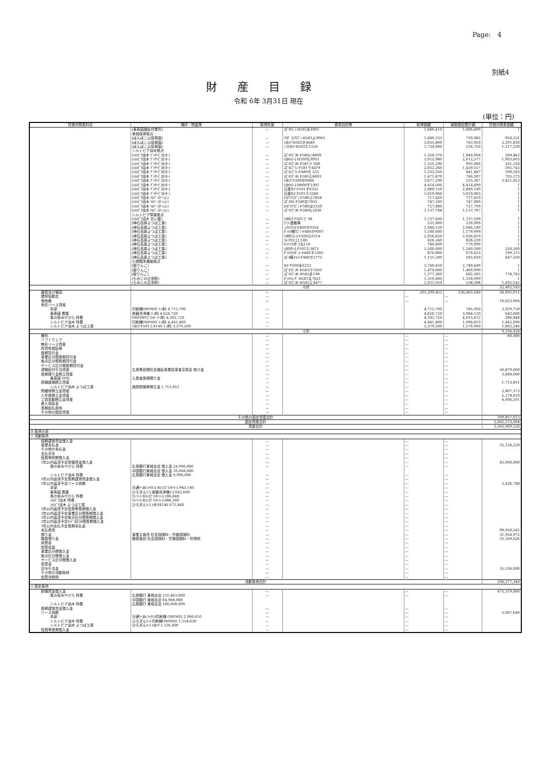Page:　4
別紙4
財産目録
令和 6年 3月31日 現在
(単位：円)
| 貸借対照表科目 | 場所・物量等 | 取得年度 | 使用目的等 | 取得価額 | 減価償却累計額 | 貸借対照表価額 |
| --- | --- | --- | --- | --- | --- | --- |
| | (東寿園福祉作業所) | — | ｽｽﾞｷﾜｺﾞﾝ H502ま4901 | 1,886,410 | 1,886,409 | 1 |
| | 東城保育拠点 | | | | | |
| | (ぽんぽこ山保育園) | — | ﾏﾂﾀﾞ ﾌﾚｱﾜｺﾞﾝ H581よ9963 | 1,689,333 | 739,082 | 950,251 |
| | (ぽんぽこ山保育園) | — | ﾄﾖﾀﾉｱ H302せ4640 | 3,055,800 | 763,950 | 2,291,850 |
| | (ぽんぽこ山保育園) | — | ﾆｯｻﾝｾﾚﾅ H502た1526 | 1,734,000 | 216,750 | 1,517,250 |
| | シルトピア油木拠点 | | | | | |
| | (ｼﾙﾄﾋﾟｱ油木 ﾃﾞｲｻｰﾋﾞｽｾﾝﾀｰ) | — | ｽｽﾞｷﾜｺﾞﾝR F580い8499 | 1,350,370 | 1,040,908 | 309,462 |
| | (ｼﾙﾄﾋﾟｱ油木 ﾃﾞｲｻｰﾋﾞｽｾﾝﾀｰ) | — | ﾄﾖﾀﾊｲｴｰｽ H300も9951 | 3,915,980 | 2,012,377 | 1,903,603 |
| | (ｼﾙﾄﾋﾟｱ油木 ﾃﾞｲｻｰﾋﾞｽｾﾝﾀｰ) | — | ｽｽﾞｷﾜｺﾞﾝR F581う 666 | 1,325,290 | 993,966 | 331,324 |
| | (ｼﾙﾄﾋﾟｱ油木 ﾃﾞｲｻｰﾋﾞｽｾﾝﾀｰ) | — | ｽｽﾞｷｴﾌﾞﾘｨ F581う4479 | 2,032,260 | 1,439,517 | 592,743 |
| | (ｼﾙﾄﾋﾟｱ油木 ﾃﾞｲｻｰﾋﾞｽｾﾝﾀｰ) | — | ｽｽﾞｷｴﾌﾞﾘｨ F480せ 531 | 1,232,350 | 641,847 | 590,503 |
| | (ｼﾙﾄﾋﾟｱ油木 ﾃﾞｲｻｰﾋﾞｽｾﾝﾀｰ) | — | ｽｽﾞｷﾜｺﾞﾝR F580え6693 | 1,471,870 | 766,597 | 705,273 |
| | (ｼﾙﾄﾋﾟｱ油木 ﾃﾞｲｻｰﾋﾞｽｾﾝﾀｰ) | — | ﾄﾖﾀﾉｱ F300ゆ9946 | 3,677,290 | 255,367 | 3,421,923 |
| | (ｼﾙﾄﾋﾟｱ油木 ﾃﾞｲｻｰﾋﾞｽｾﾝﾀｰ) | — | ﾄﾖﾀﾊｲｴｰｽ H800す1001 | 4,414,500 | 4,414,499 | 1 |
| | (ｼﾙﾄﾋﾟｱ油木 ﾃﾞｲｻｰﾋﾞｽｾﾝﾀｰ) | — | 日産ｾﾚﾅ F501す6332 | 2,889,150 | 2,889,149 | 1 |
| | (ｼﾙﾄﾋﾟｱ油木 ﾃﾞｲｻｰﾋﾞｽｾﾝﾀｰ) | — | 日産ｾﾚﾅ F501そ3280 | 3,019,966 | 3,019,965 | 1 |
| | (ｼﾙﾄﾋﾟｱ油木 ﾍﾙﾊﾟｰｽﾃｰｼｮﾝ) | — | ﾎﾝﾀﾞNﾜｺﾞﾝ F580ふ7858 | 717,420 | 717,419 | 1 |
| | (ｼﾙﾄﾋﾟｱ油木 ﾍﾙﾊﾟｰｽﾃｰｼｮﾝ) | — | ｽｽﾞｷｱﾙﾄ F580な7035 | 747,100 | 747,099 | 1 |
| | (ｼﾙﾄﾋﾟｱ油木 ﾍﾙﾊﾟｰｽﾃｰｼｮﾝ) | — | ﾎﾝﾀﾞNﾜｺﾞﾝ F580は5330 | 727,800 | 727,799 | 1 |
| | (ｼﾙﾄﾋﾟｱ油木 ﾍﾙﾊﾟｰｽﾃｰｼｮﾝ) | — | ｽｽﾞｷﾜｺﾞﾝR F580も2030 | 1,137,788 | 1,137,787 | 1 |
| | シルトピア障害拠点 | | | | | |
| | (ｼﾙﾄﾋﾟｱ油木 白い雲) | — | ﾄﾖﾀﾀﾝｸ F501て 98 | 1,737,600 | 1,737,599 | 1 |
| | (神石高原よつば工房) | — | ｸｰﾗｰ運搬車 | 231,000 | 230,999 | 1 |
| | (神石高原よつば工房) | — | ﾆｯｻﾝｱﾄﾗｽ F400せ9354 | 2,946,150 | 2,946,149 | 1 |
| | (神石高原よつば工房) | — | ﾀﾞｲﾊﾂ軽ﾜｺﾞﾝ F480か9097 | 1,180,000 | 1,179,999 | 1 |
| | (神石高原よつば工房) | — | ﾄﾖﾀﾀｳﾝｴｰｽ F300ひ3514 | 2,926,820 | 2,926,819 | 1 |
| | (神石高原よつば工房) | — | ﾌｫｰｸﾘﾌﾄ Jと180 | 826,240 | 826,239 | 1 |
| | (神石高原よつば工房) | — | ﾔﾝﾏｰﾄﾗｸﾀｰ Jな110 | 780,000 | 779,999 | 1 |
| | (神石高原よつば工房) | — | ﾄﾖﾀﾗｸﾃｨｽ F501た3873 | 1,500,000 | 1,249,500 | 250,500 |
| | (神石高原よつば工房) | — | ﾀﾞｲﾊﾂﾊｲｾﾞｯﾄ F480す5385 | 870,000 | 670,625 | 199,375 |
| | (神石高原よつば工房) | — | ｽｽﾞｷ軽ﾄﾗｯｸ F480せ2775 | 1,151,200 | 503,650 | 647,550 |
| | 小規模多機能拠点 | | | | | |
| | (姫りんご) | — | ｾﾚﾅ F500ま6232 | 2,740,450 | 2,740,449 | 1 |
| | (姫りんご) | — | ｽｽﾞｷﾜｺﾞﾝR H581け1850 | 1,470,000 | 1,469,999 | 1 |
| | (姫りんご) | — | ｽｽﾞｷﾜｺﾞﾝR H582あ190 | 1,377,360 | 602,595 | 774,765 |
| | (もみじの丘帝釈) | — | ﾀﾞｲﾊﾂﾑｰｳﾞ H581な7621 | 1,319,000 | 1,318,999 | 1 |
| | (もみじの丘帝釈) | — | ｽｽﾞｷﾜｺﾞﾝR H582え8477 | 2,031,050 | 338,508 | 1,692,542 |
| | 小計 | | | | | 32,492,183 |
| 器具及び備品 | | — | | 293,299,452 | 236,403,540 | 56,895,912 |
| 建設仮勘定 | | — | | — | — | |
| 借地権 | | — | | — | — | 10,023,904 |
| 有形リース資産 | | | | | | |
| 本部 | 印刷機ORPHIS ﾘｰｽ料 4,715,700 | — | | 4,715,700 | 785,950 | 3,929,750 |
| 東寿園 養護 | 食器洗浄機 ﾘｰｽ料 4,626,720 | — | | 4,626,720 | 3,984,120 | 642,600 |
| 風の街みやびら 特養 | ORPHISﾌﾟﾘﾝﾀｰ ﾘｰｽ料 4,302,720 | — | | 4,302,720 | 4,015,872 | 286,848 |
| シルトピア油木 特養 | 印刷機ORPHIS ﾘｰｽ料 4,441,800 | — | | 4,441,800 | 1,998,810 | 2,442,990 |
| シルトピア油木 よつば工房 | ﾄﾖﾀﾉｱ F501と4146 ﾘｰｽ料 3,379,200 | — | | 3,379,200 | 1,576,960 | 1,802,240 |
| | 小計 | | | | | 9,104,428 |
| 権利 | | — | | — | — | 80,000 |
| ソフトウェア | | — | | — | — | |
| 無形リース資産 | | — | | — | — | |
| 投資有価証券 | | — | | — | — | |
| 長期貸付金 | | — | | — | — | |
| 事業区分間長期貸付金 | | — | | — | — | |
| 拠点区分間長期貸付金 | | — | | — | — | |
| サービス区分間長期貸付金 | | — | | — | — | |
| 退職給付引当資産 | 広島県民間社会福祉事業従事者互助会 掛け金 | — | | — | — | 56,879,000 |
| 長期預り金積立資産 | | — | | — | — | 3,600,000 |
| 東寿園 ｹｱﾊｳｽ | 入居者長期預り金 | — | | — | — | |
| 設備整備積立資産 | | — | | — | — | 1,713,851 |
| シルトピア油木 よつば工房 | 施設設備等積立金 1,713,851 | — | | — | — | |
| 修繕費積立金資産 | | — | | — | — | 2,807,373 |
| 人件費積立金資産 | | — | | — | — | 2,278,010 |
| 工賃変動積立金資産 | | — | | — | — | 4,004,201 |
| 差入保証金 | | — | | — | — | |
| 長期前払費用 | | — | | — | — | |
| その他の固定資産 | | — | | — | — | |
| その他の固定資産合計 | | | | | | 399,857,613 |
| 固定資産合計 | | | | | | 2,602,373,694 |
| 資産合計 | | | | | | 3,563,069,526 |
| Ⅱ 負債の部 | | | | | | |
| 1 流動負債 | | | | | | |
| 短期運営資金借入金 | | — | | — | — | |
| 事業未払金 | | — | | — | — | 55,126,220 |
| その他の未払金 | | — | | — | — | |
| 支払手形 | | — | | — | — | |
| 役員等短期借入金 | | — | | — | — | |
| 1年以内返済予定設備資金借入金 | | — | | — | — | 45,000,000 |
| 風の街みやびら 特養 | 広島銀行東城支店 借入金 24,996,000 | — | | — | — | |
| | 中国銀行東城支店 借入金 10,008,000 | | | | | |
| シルトピア油木 特養 | 広島銀行東城支店 借入金 9,996,000 | — | | — | — | |
| 1年以内返済予定長期運営資金借入金 | | — | | — | — | |
| 1年以内返済予定リース債務 | | — | | — | — | 3,436,788 |
| 本部 | 日通ﾘｰｽ&ﾌｧｲﾅﾝｽ ｵﾙﾌｨｽﾌﾟﾘﾝﾀｰﾘｰｽ 943,140 | — | | — | — | |
| 東寿園 養護 | ひろぎんﾘｰｽ 食器洗浄機ﾘｰｽ 642,600 | — | | — | — | |
| 風の街みやびら 特養 | ﾘｺｰﾘｰｽ ｵﾙﾌｨｽﾌﾟﾘﾝﾀｰﾘｰｽ 286,848 | — | | — | — | |
| ｼﾙﾄﾋﾟｱ油木 特養 | ﾘｺｰﾘｰｽ ｵﾙﾌｨｽﾌﾟﾘﾝﾀｰﾘｰｽ 888,360 | — | | — | — | |
| ｼﾙﾄﾋﾟｱ油木 よつば工房 | ひろぎんﾘｰｽ ﾄﾖﾀﾉｱ4146 675,840 | — | | — | — | |
| 1年以内返済予定役員等長期借入金 | | — | | — | — | |
| 1年以内返済予定事業区分間長期借入金 | | — | | — | — | |
| 1年以内返済予定拠点区分間長期借入金 | | — | | — | — | |
| 1年以内返済予定ｻｰﾋﾞｽ区分間長期借入金 | | — | | — | — | |
| 1年以内支払予定長期未払金 | | — | | — | — | |
| 未払費用 | | — | | — | — | 99,050,342 |
| 預り金 | 事業主負担 社会保険料・労働保険料 | — | | — | — | 31,958,972 |
| 職員預り金 | 職員負担 社会保険料・労働保険料・所得税 | — | | — | — | 25,169,026 |
| 前受金 | | — | | — | — | |
| 前受収益 | | — | | — | — | |
| 事業区分間借入金 | | — | | — | — | |
| 拠点区分間借入金 | | — | | — | — | |
| サービス区分間借入金 | | — | | — | — | |
| 仮受金 | | — | | — | — | |
| 賞与引当金 | | — | | — | — | 35,536,000 |
| その他の流動負債 | | — | | — | — | |
| 仮受消費税 | | — | | — | — | |
| 流動負債合計 | | | | | | 296,277,348 |
| 2 固定負債 | | | | | | |
| 設備資金借入金 | | — | | — | — | 475,379,000 |
| 風の街みやびら 特養 | 広島銀行 東城支店 210,463,000 | — | | — | — | |
| | 中国銀行 東城支店 84,908,000 | | | | | |
| シルトピア油木 特養 | 広島銀行 東城支店 180,008,000 | | | | | |
| 長期運営資金借入金 | | — | | — | — | |
| リース債務 | | — | | — | — | 5,667,640 |
| 本部 | 日通ﾘｰｽ&ﾌｧｲﾅﾝｽ印刷機 ORPHIS 2,986,610 | — | | — | — | |
| シルトピア油木 特養 | ひろぎんﾘｰｽ 印刷機ORPHIS 1,554,630 | — | | — | — | |
| シルトピア油木 よつば工房 | ひろぎんﾘｰｽ ﾄﾖﾀﾉｱ 1,126,400 | — | | — | — | |
| 役員等長期借入金 | | — | | — | — | |